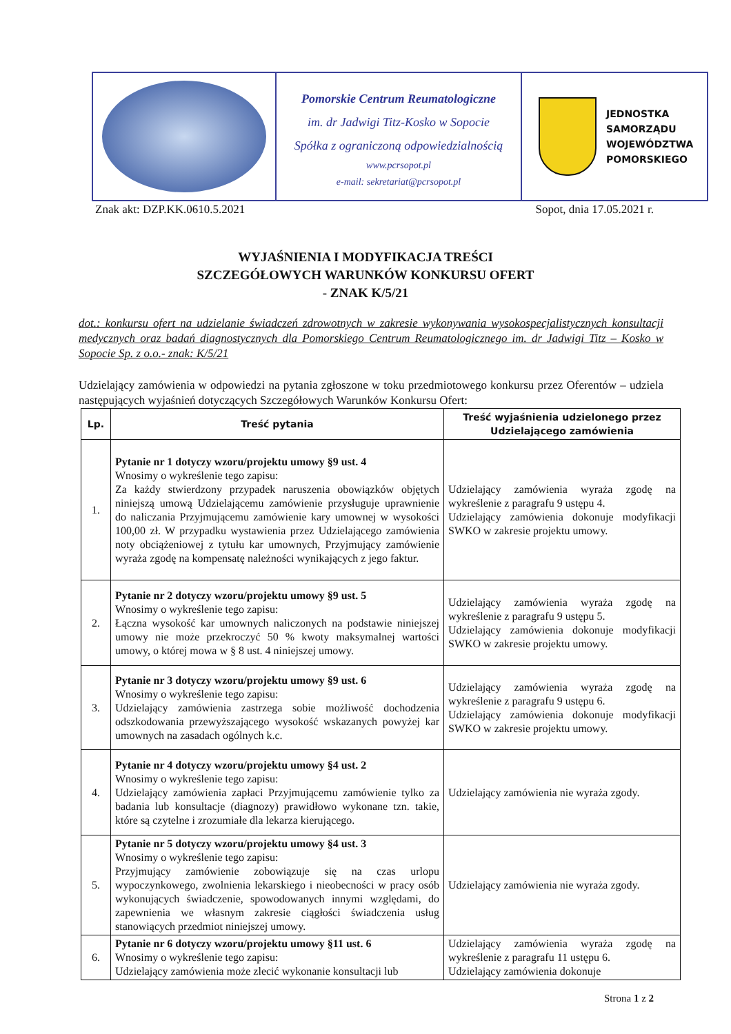Pomorskie Centrum Reumatologiczne
im. dr Jadwigi Titz-Kosko w Sopocie
Spółka z ograniczoną odpowiedzialnością
www.pcrsopot.pl
e-mail: sekretariat@pcrsopot.pl
JEDNOSTKA
SAMORZĄDU
WOJEWÓDZTWA
POMORSKIEGO
Znak akt: DZP.KK.0610.5.2021 Sopot, dnia 17.05.2021 r.
WYJAŚNIENIA I MODYFIKACJA TREŚCI
SZCZEGÓŁOWYCH WARUNKÓW KONKURSU OFERT
- ZNAK K/5/21
dot.: konkursu ofert na udzielanie świadczeń zdrowotnych w zakresie wykonywania wysokospecjalistycznych konsultacji medycznych oraz badań diagnostycznych dla Pomorskiego Centrum Reumatologicznego im. dr Jadwigi Titz – Kosko w Sopocie Sp. z o.o.- znak: K/5/21
Udzielający zamówienia w odpowiedzi na pytania zgłoszone w toku przedmiotowego konkursu przez Oferentów – udziela następujących wyjaśnień dotyczących Szczegółowych Warunków Konkursu Ofert:
| Lp. | Treść pytania | Treść wyjaśnienia udzielonego przez Udzielającego zamówienia |
| --- | --- | --- |
| 1. | Pytanie nr 1 dotyczy wzoru/projektu umowy §9 ust. 4 Wnosimy o wykreślenie tego zapisu: Za każdy stwierdzony przypadek naruszenia obowiązków objętych niniejszą umową Udzielającemu zamówienie przysługuje uprawnienie do naliczania Przyjmującemu zamówienie kary umownej w wysokości 100,00 zł. W przypadku wystawienia przez Udzielającego zamówienia noty obciążeniowej z tytułu kar umownych, Przyjmujący zamówienie wyraża zgodę na kompensatę należności wynikających z jego faktur. | Udzielający zamówienia wyraża zgodę na wykreślenie z paragrafu 9 ustępu 4. Udzielający zamówienia dokonuje modyfikacji SWKO w zakresie projektu umowy. |
| 2. | Pytanie nr 2 dotyczy wzoru/projektu umowy §9 ust. 5 Wnosimy o wykreślenie tego zapisu: Łączna wysokość kar umownych naliczonych na podstawie niniejszej umowy nie może przekroczyć 50 % kwoty maksymalnej wartości umowy, o której mowa w § 8 ust. 4 niniejszej umowy. | Udzielający zamówienia wyraża zgodę na wykreślenie z paragrafu 9 ustępu 5. Udzielający zamówienia dokonuje modyfikacji SWKO w zakresie projektu umowy. |
| 3. | Pytanie nr 3 dotyczy wzoru/projektu umowy §9 ust. 6 Wnosimy o wykreślenie tego zapisu: Udzielający zamówienia zastrzega sobie możliwość dochodzenia odszkodowania przewyższającego wysokość wskazanych powyżej kar umownych na zasadach ogólnych k.c. | Udzielający zamówienia wyraża zgodę na wykreślenie z paragrafu 9 ustępu 6. Udzielający zamówienia dokonuje modyfikacji SWKO w zakresie projektu umowy. |
| 4. | Pytanie nr 4 dotyczy wzoru/projektu umowy §4 ust. 2 Wnosimy o wykreślenie tego zapisu: Udzielający zamówienia zapłaci Przyjmującemu zamówienie tylko za badania lub konsultacje (diagnozy) prawidłowo wykonane tzn. takie, które są czytelne i zrozumiałe dla lekarza kierującego. | Udzielający zamówienia nie wyraża zgody. |
| 5. | Pytanie nr 5 dotyczy wzoru/projektu umowy §4 ust. 3 Wnosimy o wykreślenie tego zapisu: Przyjmujący zamówienie zobowiązuje się na czas urlopu wypoczynkowego, zwolnienia lekarskiego i nieobecności w pracy osób wykonujących świadczenie, spowodowanych innymi względami, do zapewnienia we własnym zakresie ciągłości świadczenia usług stanowiących przedmiot niniejszej umowy. | Udzielający zamówienia nie wyraża zgody. |
| 6. | Pytanie nr 6 dotyczy wzoru/projektu umowy §11 ust. 6 Wnosimy o wykreślenie tego zapisu: Udzielający zamówienia może zlecić wykonanie konsultacji lub | Udzielający zamówienia wyraża zgodę na wykreślenie z paragrafu 11 ustępu 6. Udzielający zamówienia dokonuje |
Strona 1 z 2